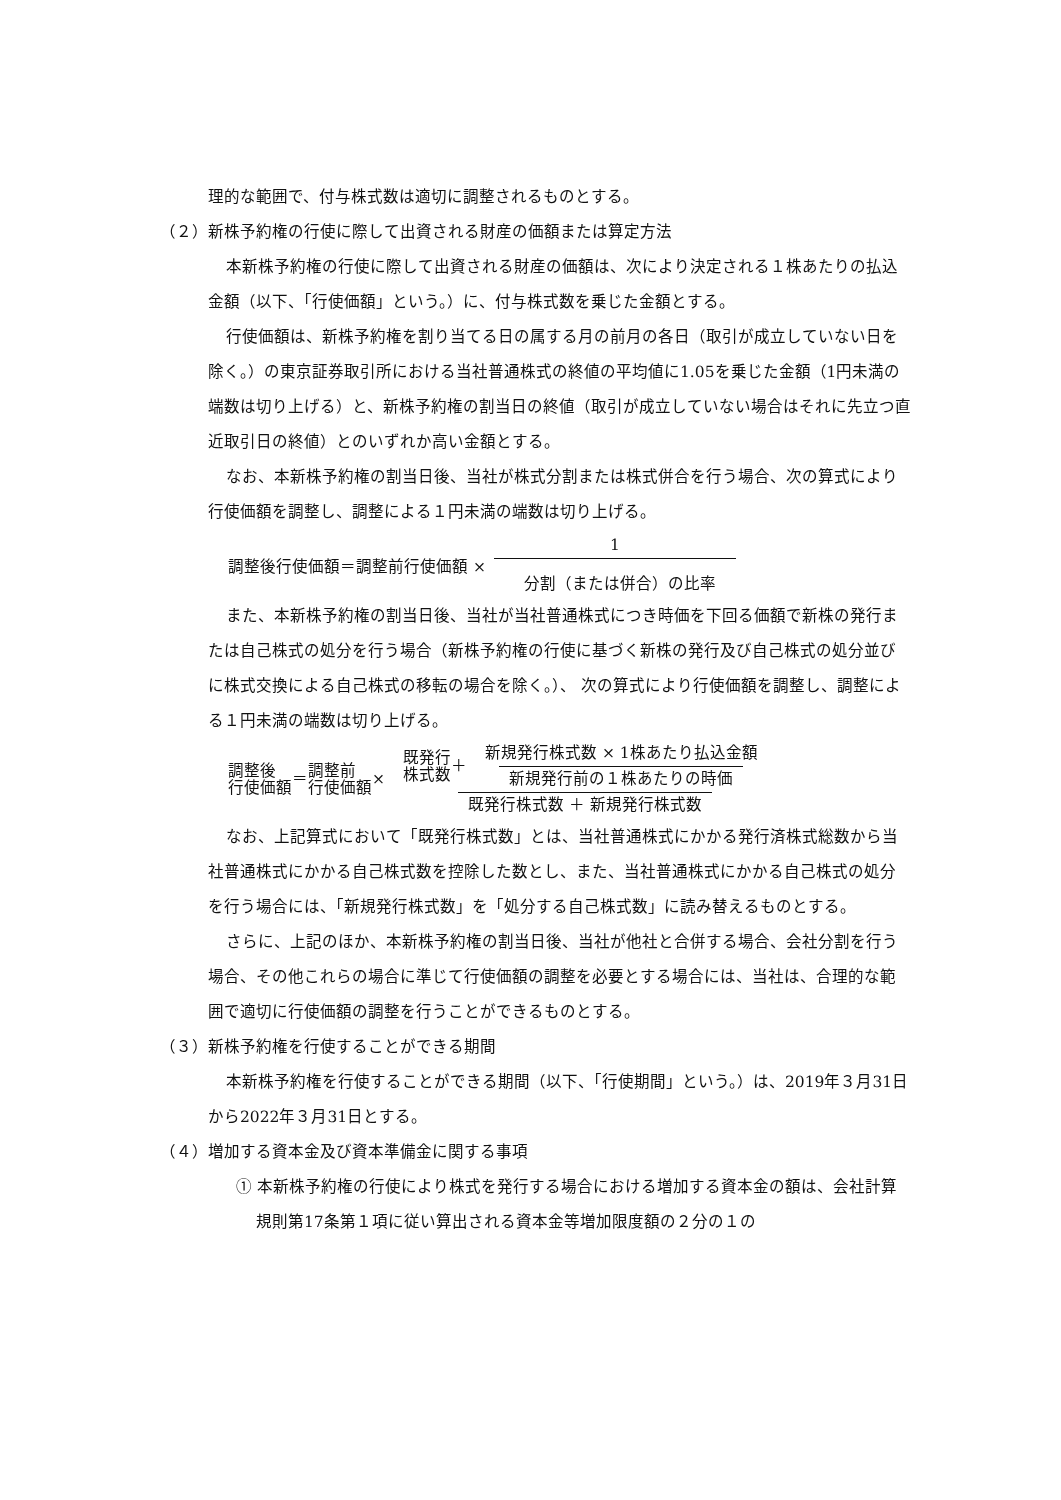理的な範囲で、付与株式数は適切に調整されるものとする。
（２）新株予約権の行使に際して出資される財産の価額または算定方法
本新株予約権の行使に際して出資される財産の価額は、次により決定される１株あたりの払込金額（以下、「行使価額」という。）に、付与株式数を乗じた金額とする。
行使価額は、新株予約権を割り当てる日の属する月の前月の各日（取引が成立していない日を除く。）の東京証券取引所における当社普通株式の終値の平均値に1.05を乗じた金額（1円未満の端数は切り上げる）と、新株予約権の割当日の終値（取引が成立していない場合はそれに先立つ直近取引日の終値）とのいずれか高い金額とする。
なお、本新株予約権の割当日後、当社が株式分割または株式併合を行う場合、次の算式により行使価額を調整し、調整による１円未満の端数は切り上げる。
調整後行使価額＝調整前行使価額 × 1 分割（または併合）の比率
また、本新株予約権の割当日後、当社が当社普通株式につき時価を下回る価額で新株の発行または自己株式の処分を行う場合（新株予約権の行使に基づく新株の発行及び自己株式の処分並びに株式交換による自己株式の移転の場合を除く。）、 次の算式により行使価額を調整し、調整による１円未満の端数は切り上げる。
調整後
行使価額 ＝ 調整前
行使価額 × 既発行
株式数 ＋ 新規発行株式数 × 1株あたり払込金額 新規発行前の１株あたりの時価 既発行株式数 ＋ 新規発行株式数
なお、上記算式において「既発行株式数」とは、当社普通株式にかかる発行済株式総数から当社普通株式にかかる自己株式数を控除した数とし、また、当社普通株式にかかる自己株式の処分を行う場合には、「新規発行株式数」を「処分する自己株式数」に読み替えるものとする。
さらに、上記のほか、本新株予約権の割当日後、当社が他社と合併する場合、会社分割を行う場合、その他これらの場合に準じて行使価額の調整を必要とする場合には、当社は、合理的な範囲で適切に行使価額の調整を行うことができるものとする。
（３）新株予約権を行使することができる期間
本新株予約権を行使することができる期間（以下、「行使期間」という。）は、2019年３月31日から2022年３月31日とする。
（４）増加する資本金及び資本準備金に関する事項
① 本新株予約権の行使により株式を発行する場合における増加する資本金の額は、会社計算規則第17条第１項に従い算出される資本金等増加限度額の２分の１の